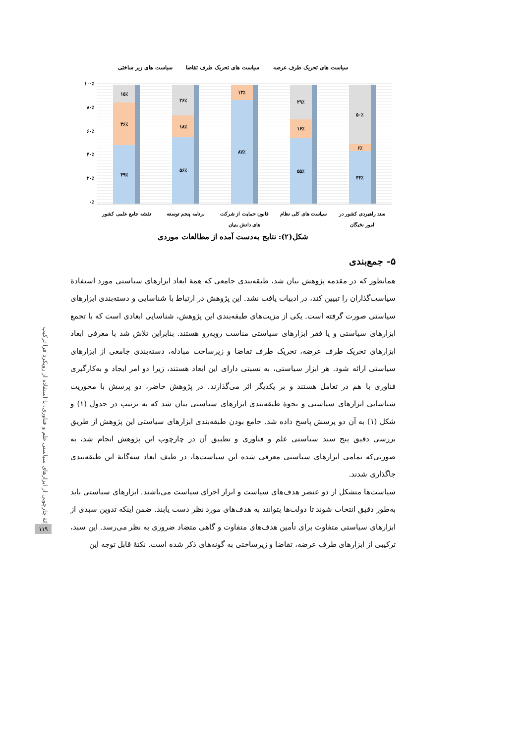ارائهٔ چارچوبی از ابزارهای سیاستی علم و فناوری، با استفاده از رویکرد فرا ترکیب
۱۱۹
سیاست های تحریک طرف عرضه سیاست های تحریک طرف تقاضا سیاست های زیر ساختی
۱۰۰٪
۸۰٪
۶۰٪
۴۰٪
۲۰٪
۰٪
۵۰٪
۶٪
۴۴٪
۲۹٪
۱۶٪
۵۵٪
۱۳٪
۸۷٪
۲۶٪
۱۸٪
۵۶٪
۱۵٪
۳۶٪
۴۹٪
نقشه جامع علمی کشور
برنامه پنجم توسعه قانون حمایت از شرکت های دانش بنیان
سیاست های کلی نظام سند راهبردی کشور در امور نخبگان
شکل(۲): نتایج به‌دست آمده از مطالعات موردی
۵- جمع‌بندی
همانطور که در مقدمه پژوهش بیان شد، طبقه‌بندی جامعی که همهٔ ابعاد ابزارهای سیاستی مورد استفادهٔ سیاست‌گذاران را تبیین کند، در ادبیات یافت نشد. این پژوهش در ارتباط با شناسایی و دسته‌بندی ابزارهای سیاستی صورت گرفته است. یکی از مزیت‌های طبقه‌بندی این پژوهش، شناسایی ابعادی است که با تجمع ابزارهای سیاستی و یا فقر ابزارهای سیاستی مناسب روبه‌رو هستند. بنابراین تلاش شد با معرفی ابعاد ابزارهای تحریک طرف عرضه، تحریک طرف تقاضا و زیرساخت مبادله، دسته‌بندی جامعی از ابزارهای سیاستی ارائه شود. هر ابزار سیاستی، به نسبتی دارای این ابعاد هستند، زیرا دو امر ایجاد و به‌کارگیری فناوری با هم در تعامل هستند و بر یکدیگر اثر می‌گذارند. در پژوهش حاضر، دو پرسش با محوریت شناسایی ابزارهای سیاستی و نحوهٔ طبقه‌بندی ابزارهای سیاستی بیان شد که به ترتیب در جدول (۱) و شکل (۱) به آن دو پرسش پاسخ داده شد. جامع بودن طبقه‌بندی ابزارهای سیاستی این پژوهش از طریق بررسی دقیق پنج سند سیاستی علم و فناوری و تطبیق آن در چارچوب این پژوهش انجام شد، به صورتی‌که تمامی ابزارهای سیاستی معرفی شده این سیاست‌ها، در طیف ابعاد سه‌گانهٔ این طبقه‌بندی جاگذاری شدند.
سیاست‌ها متشکل از دو عنصر هدف‌های سیاست و ابزار اجرای سیاست می‌باشند. ابزارهای سیاستی باید به‌طور دقیق انتخاب شوند تا دولت‌ها بتوانند به هدف‌های مورد نظر دست یابند. ضمن اینکه تدوین سبدی از ابزارهای سیاستی متفاوت برای تأمین هدف‌های متفاوت و گاهی متضاد ضروری به نظر می‌رسد. این سبد، ترکیبی از ابزارهای طرف عرضه، تقاضا و زیرساختی به گونه‌های ذکر شده است. نکتهٔ قابل توجه این